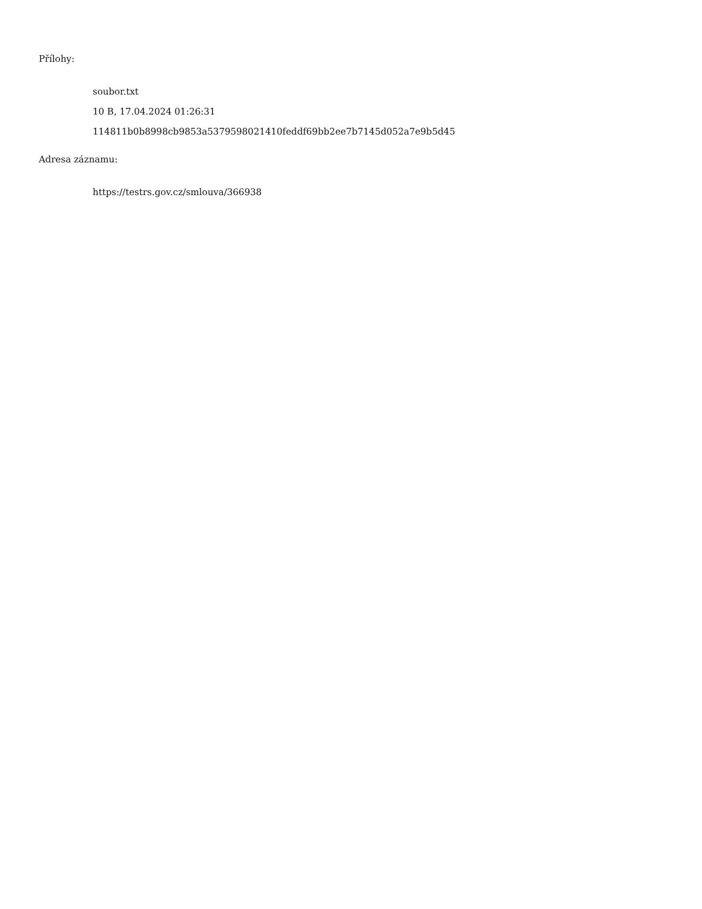Přílohy:
soubor.txt
10 B, 17.04.2024 01:26:31
114811b0b8998cb9853a5379598021410feddf69bb2ee7b7145d052a7e9b5d45
Adresa záznamu:
https://testrs.gov.cz/smlouva/366938